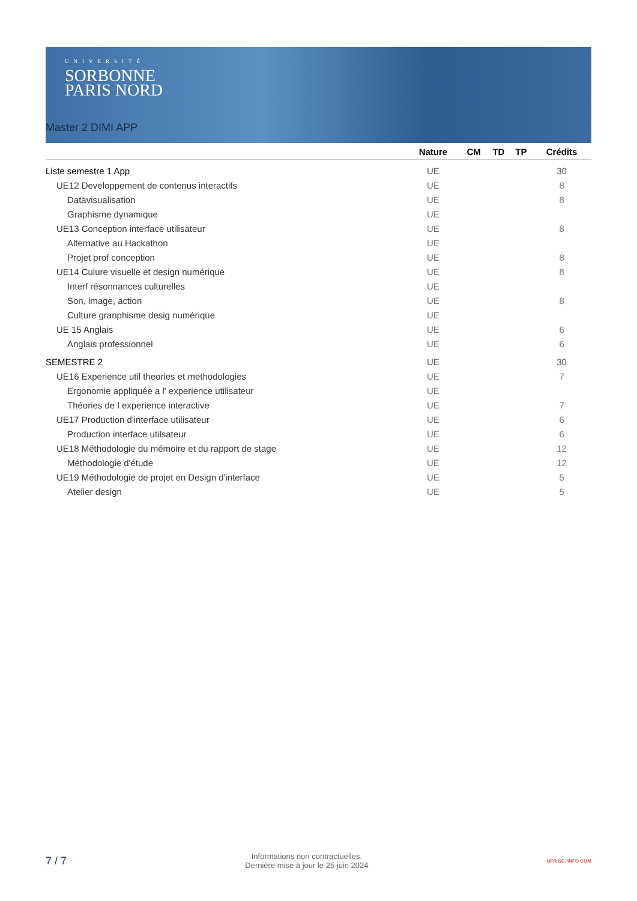UNIVERSITÉ
SORBONNE
PARIS NORD
Master 2 DIMI APP
| | Nature | CM | TD | TP | Crédits |
| --- | --- | --- | --- | --- | --- |
| Liste semestre 1 App | UE | | | | 30 |
| UE12 Developpement de contenus interactifs | UE | | | | 8 |
| Datavisualisation | UE | | | | 8 |
| Graphisme dynamique | UE | | | | |
| UE13 Conception interface utilisateur | UE | | | | 8 |
| Alternative au Hackathon | UE | | | | |
| Projet prof conception | UE | | | | 8 |
| UE14 Culure visuelle et design numérique | UE | | | | 8 |
| Interf résonnances culturelles | UE | | | | |
| Son, image, action | UE | | | | 8 |
| Culture granphisme desig numérique | UE | | | | |
| UE 15 Anglais | UE | | | | 6 |
| Anglais professionnel | UE | | | | 6 |
| SEMESTRE 2 | UE | | | | 30 |
| UE16 Experience util theories et methodologies | UE | | | | 7 |
| Ergonomie appliquée a l' experience utilisateur | UE | | | | |
| Théories de l experience interactive | UE | | | | 7 |
| UE17 Production d'interface utilisateur | UE | | | | 6 |
| Production interface utilsateur | UE | | | | 6 |
| UE18 Méthodologie du mémoire et du rapport de stage | UE | | | | 12 |
| Méthodologie d'étude | UE | | | | 12 |
| UE19 Méthodologie de projet en Design d'interface | UE | | | | 5 |
| Atelier design | UE | | | | 5 |
7 / 7
Informations non contractuelles.
Dernière mise à jour le 25 juin 2024
UFR SC. INFO COM